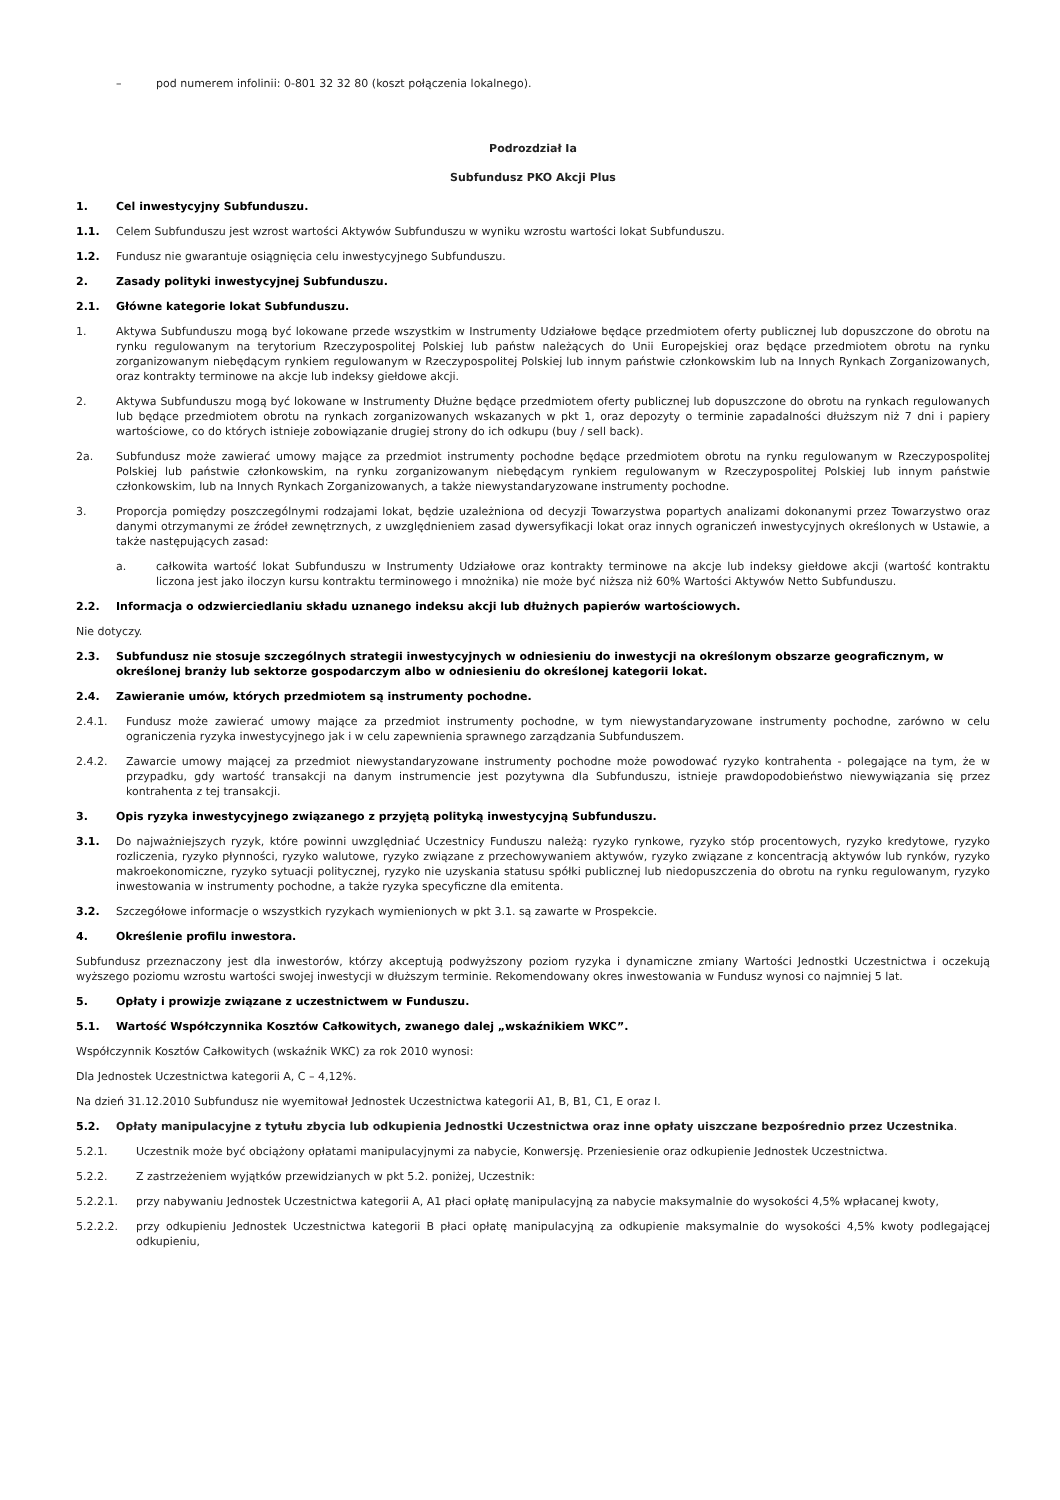– pod numerem infolinii: 0-801 32 32 80 (koszt połączenia lokalnego).
Podrozdział Ia
Subfundusz PKO Akcji Plus
1. Cel inwestycyjny Subfunduszu.
1.1. Celem Subfunduszu jest wzrost wartości Aktywów Subfunduszu w wyniku wzrostu wartości lokat Subfunduszu.
1.2. Fundusz nie gwarantuje osiągnięcia celu inwestycyjnego Subfunduszu.
2. Zasady polityki inwestycyjnej Subfunduszu.
2.1. Główne kategorie lokat Subfunduszu.
1. Aktywa Subfunduszu mogą być lokowane przede wszystkim w Instrumenty Udziałowe będące przedmiotem oferty publicznej lub dopuszczone do obrotu na rynku regulowanym na terytorium Rzeczypospolitej Polskiej lub państw należących do Unii Europejskiej oraz będące przedmiotem obrotu na rynku zorganizowanym niebędącym rynkiem regulowanym w Rzeczypospolitej Polskiej lub innym państwie członkowskim lub na Innych Rynkach Zorganizowanych, oraz kontrakty terminowe na akcje lub indeksy giełdowe akcji.
2. Aktywa Subfunduszu mogą być lokowane w Instrumenty Dłużne będące przedmiotem oferty publicznej lub dopuszczone do obrotu na rynkach regulowanych lub będące przedmiotem obrotu na rynkach zorganizowanych wskazanych w pkt 1, oraz depozyty o terminie zapadalności dłuższym niż 7 dni i papiery wartościowe, co do których istnieje zobowiązanie drugiej strony do ich odkupu (buy / sell back).
2a. Subfundusz może zawierać umowy mające za przedmiot instrumenty pochodne będące przedmiotem obrotu na rynku regulowanym w Rzeczypospolitej Polskiej lub państwie członkowskim, na rynku zorganizowanym niebędącym rynkiem regulowanym w Rzeczypospolitej Polskiej lub innym państwie członkowskim, lub na Innych Rynkach Zorganizowanych, a także niewystandaryzowane instrumenty pochodne.
3. Proporcja pomiędzy poszczególnymi rodzajami lokat, będzie uzależniona od decyzji Towarzystwa popartych analizami dokonanymi przez Towarzystwo oraz danymi otrzymanymi ze źródeł zewnętrznych, z uwzględnieniem zasad dywersyfikacji lokat oraz innych ograniczeń inwestycyjnych określonych w Ustawie, a także następujących zasad:
a. całkowita wartość lokat Subfunduszu w Instrumenty Udziałowe oraz kontrakty terminowe na akcje lub indeksy giełdowe akcji (wartość kontraktu liczona jest jako iloczyn kursu kontraktu terminowego i mnożnika) nie może być niższa niż 60% Wartości Aktywów Netto Subfunduszu.
2.2. Informacja o odzwierciedlaniu składu uznanego indeksu akcji lub dłużnych papierów wartościowych.
Nie dotyczy.
2.3. Subfundusz nie stosuje szczególnych strategii inwestycyjnych w odniesieniu do inwestycji na określonym obszarze geograficznym, w określonej branży lub sektorze gospodarczym albo w odniesieniu do określonej kategorii lokat.
2.4. Zawieranie umów, których przedmiotem są instrumenty pochodne.
2.4.1. Fundusz może zawierać umowy mające za przedmiot instrumenty pochodne, w tym niewystandaryzowane instrumenty pochodne, zarówno w celu ograniczenia ryzyka inwestycyjnego jak i w celu zapewnienia sprawnego zarządzania Subfunduszem.
2.4.2. Zawarcie umowy mającej za przedmiot niewystandaryzowane instrumenty pochodne może powodować ryzyko kontrahenta - polegające na tym, że w przypadku, gdy wartość transakcji na danym instrumencie jest pozytywna dla Subfunduszu, istnieje prawdopodobieństwo niewywiązania się przez kontrahenta z tej transakcji.
3. Opis ryzyka inwestycyjnego związanego z przyjętą polityką inwestycyjną Subfunduszu.
3.1. Do najważniejszych ryzyk, które powinni uwzględniać Uczestnicy Funduszu należą: ryzyko rynkowe, ryzyko stóp procentowych, ryzyko kredytowe, ryzyko rozliczenia, ryzyko płynności, ryzyko walutowe, ryzyko związane z przechowywaniem aktywów, ryzyko związane z koncentracją aktywów lub rynków, ryzyko makroekonomiczne, ryzyko sytuacji politycznej, ryzyko nie uzyskania statusu spółki publicznej lub niedopuszczenia do obrotu na rynku regulowanym, ryzyko inwestowania w instrumenty pochodne, a także ryzyka specyficzne dla emitenta.
3.2. Szczegółowe informacje o wszystkich ryzykach wymienionych w pkt 3.1. są zawarte w Prospekcie.
4. Określenie profilu inwestora.
Subfundusz przeznaczony jest dla inwestorów, którzy akceptują podwyższony poziom ryzyka i dynamiczne zmiany Wartości Jednostki Uczestnictwa i oczekują wyższego poziomu wzrostu wartości swojej inwestycji w dłuższym terminie. Rekomendowany okres inwestowania w Fundusz wynosi co najmniej 5 lat.
5. Opłaty i prowizje związane z uczestnictwem w Funduszu.
5.1. Wartość Współczynnika Kosztów Całkowitych, zwanego dalej „wskaźnikiem WKC”.
Współczynnik Kosztów Całkowitych (wskaźnik WKC) za rok 2010 wynosi:
Dla Jednostek Uczestnictwa kategorii A, C – 4,12%.
Na dzień 31.12.2010 Subfundusz nie wyemitował Jednostek Uczestnictwa kategorii A1, B, B1, C1, E oraz I.
5.2. Opłaty manipulacyjne z tytułu zbycia lub odkupienia Jednostki Uczestnictwa oraz inne opłaty uiszczane bezpośrednio przez Uczestnika.
5.2.1. Uczestnik może być obciążony opłatami manipulacyjnymi za nabycie, Konwersję. Przeniesienie oraz odkupienie Jednostek Uczestnictwa.
5.2.2. Z zastrzeżeniem wyjątków przewidzianych w pkt 5.2. poniżej, Uczestnik:
5.2.2.1. przy nabywaniu Jednostek Uczestnictwa kategorii A, A1 płaci opłatę manipulacyjną za nabycie maksymalnie do wysokości 4,5% wpłacanej kwoty,
5.2.2.2. przy odkupieniu Jednostek Uczestnictwa kategorii B płaci opłatę manipulacyjną za odkupienie maksymalnie do wysokości 4,5% kwoty podlegającej odkupieniu,